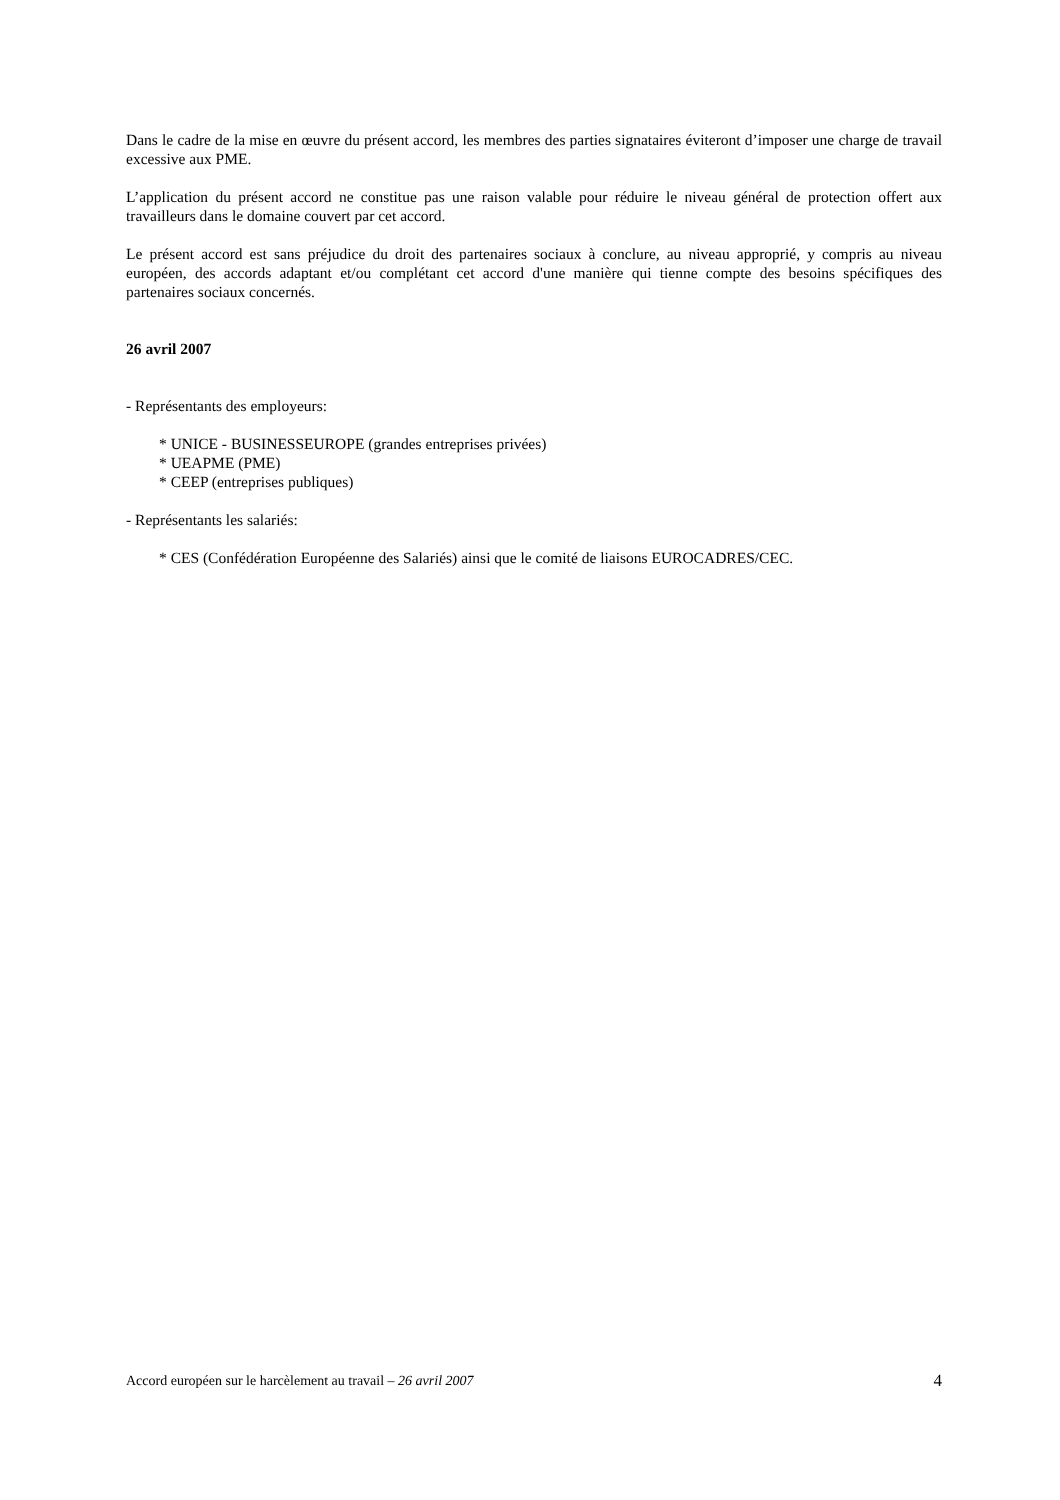Dans le cadre de la mise en œuvre du présent accord, les membres des parties signataires éviteront d’imposer une charge de travail excessive aux PME.
L’application du présent accord ne constitue pas une raison valable pour réduire le niveau général de protection offert aux travailleurs dans le domaine couvert par cet accord.
Le présent accord est sans préjudice du droit des partenaires sociaux à conclure, au niveau approprié, y compris au niveau européen, des accords adaptant et/ou complétant cet accord d'une manière qui tienne compte des besoins spécifiques des partenaires sociaux concernés.
26 avril 2007
- Représentants des employeurs:
* UNICE - BUSINESSEUROPE (grandes entreprises privées)
* UEAPME (PME)
* CEEP (entreprises publiques)
- Représentants les salariés:
* CES (Confédération Européenne des Salariés) ainsi que le comité de liaisons EUROCADRES/CEC.
Accord européen sur le harcèlement au travail – 26 avril 2007 4